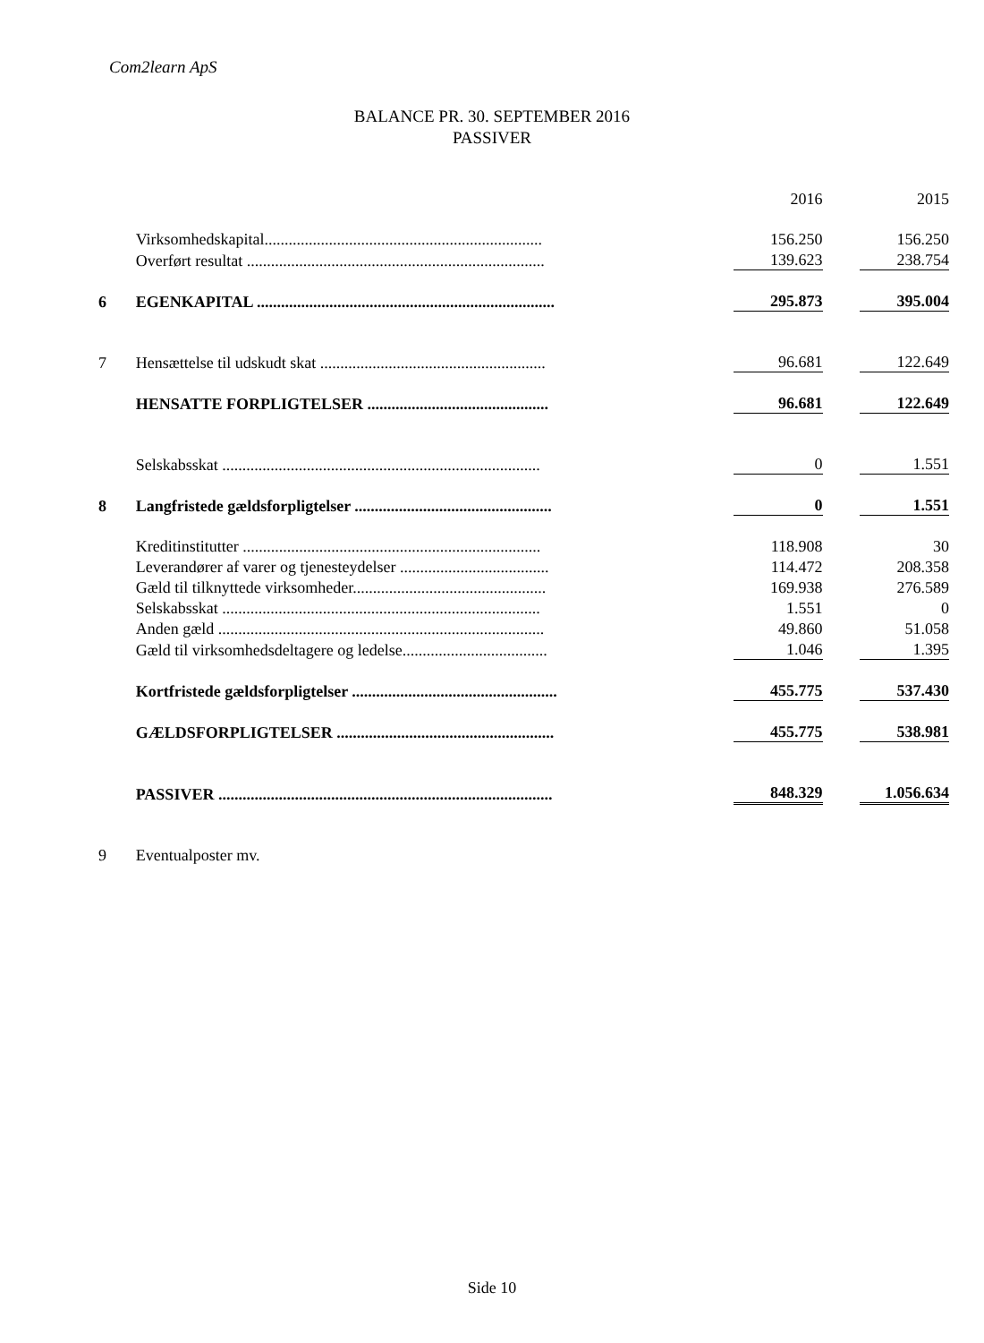Com2learn ApS
BALANCE PR. 30. SEPTEMBER 2016
PASSIVER
| | | | 2016 | | 2015 |
| | Virksomhedskapital..................................................................... | | 156.250 | | 156.250 |
| | Overført resultat .......................................................................... | | 139.623 | | 238.754 |
| 6 | EGENKAPITAL .......................................................................... | | 295.873 | | 395.004 |
| 7 | Hensættelse til udskudt skat ........................................................ | | 96.681 | | 122.649 |
| | HENSATTE FORPLIGTELSER ............................................. | | 96.681 | | 122.649 |
| | Selskabsskat ............................................................................... | | 0 | | 1.551 |
| 8 | Langfristede gældsforpligtelser ................................................. | | 0 | | 1.551 |
| | Kreditinstitutter .......................................................................... | | 118.908 | | 30 |
| | Leverandører af varer og tjenesteydelser ..................................... | | 114.472 | | 208.358 |
| | Gæld til tilknyttede virksomheder................................................ | | 169.938 | | 276.589 |
| | Selskabsskat ............................................................................... | | 1.551 | | 0 |
| | Anden gæld ................................................................................. | | 49.860 | | 51.058 |
| | Gæld til virksomhedsdeltagere og ledelse.................................... | | 1.046 | | 1.395 |
| | Kortfristede gældsforpligtelser ................................................... | | 455.775 | | 537.430 |
| | GÆLDSFORPLIGTELSER ...................................................... | | 455.775 | | 538.981 |
| | PASSIVER ................................................................................... | | 848.329 | | 1.056.634 |
| 9 | Eventualposter mv. | | | | |
Side 10